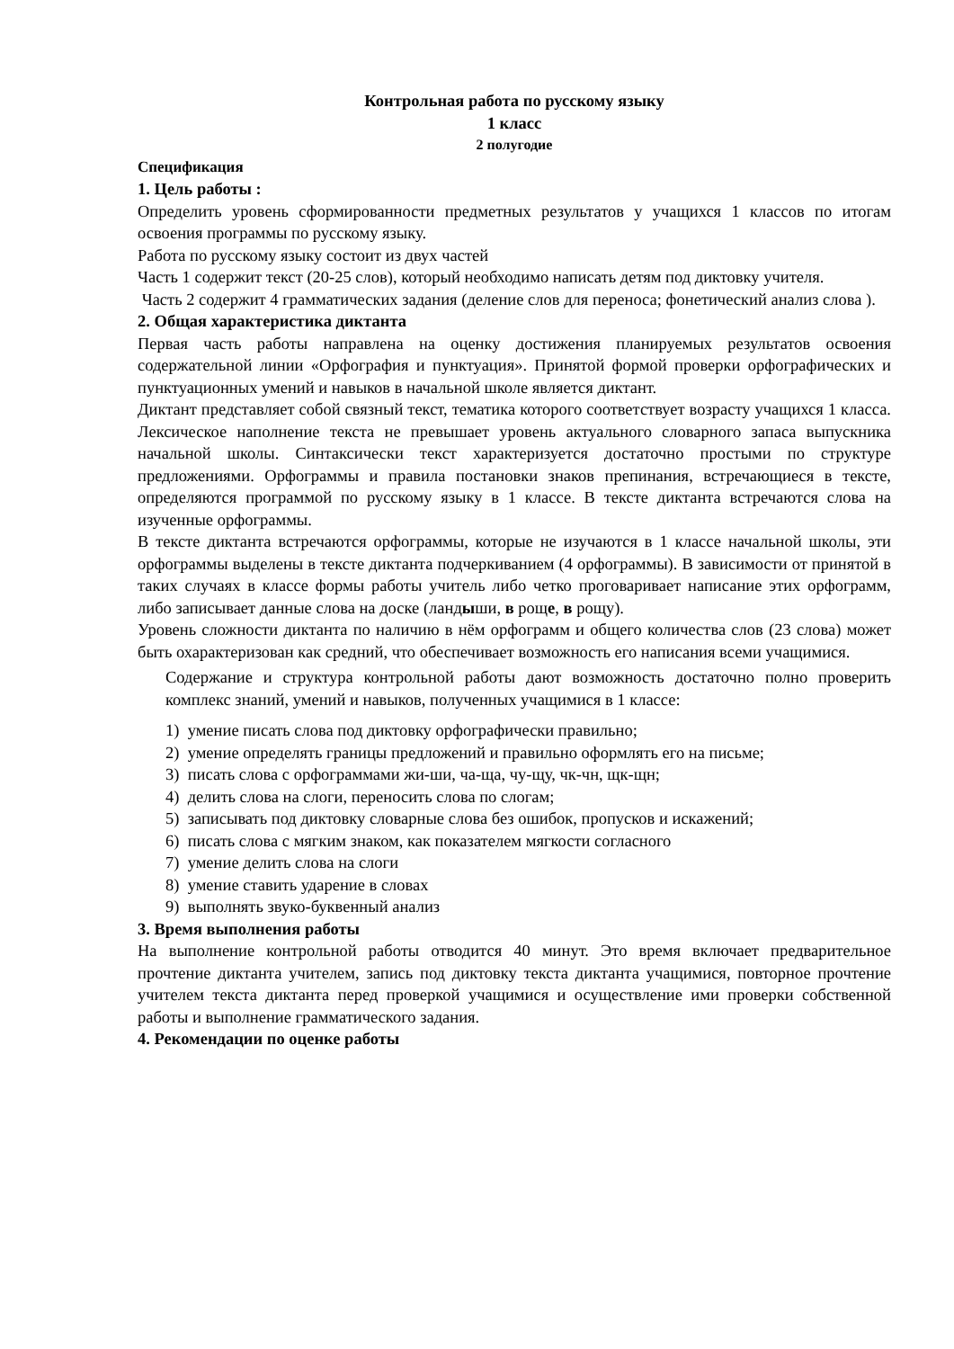Контрольная работа по русскому языку
1 класс
2 полугодие
Спецификация
1. Цель работы :
Определить уровень сформированности предметных результатов у учащихся 1 классов по итогам освоения программы по русскому языку.
Работа по русскому языку состоит из двух частей
Часть 1 содержит текст (20-25 слов), который необходимо написать детям под диктовку учителя.
Часть 2 содержит 4 грамматических задания (деление слов для переноса; фонетический анализ слова ).
2. Общая характеристика диктанта
Первая часть работы направлена на оценку достижения планируемых результатов освоения содержательной линии «Орфография и пунктуация». Принятой формой проверки орфографических и пунктуационных умений и навыков в начальной школе является диктант.
Диктант представляет собой связный текст, тематика которого соответствует возрасту учащихся 1 класса. Лексическое наполнение текста не превышает уровень актуального словарного запаса выпускника начальной школы. Синтаксически текст характеризуется достаточно простыми по структуре предложениями. Орфограммы и правила постановки знаков препинания, встречающиеся в тексте, определяются программой по русскому языку в 1 классе. В тексте диктанта встречаются слова на изученные орфограммы.
В тексте диктанта встречаются орфограммы, которые не изучаются в 1 классе начальной школы, эти орфограммы выделены в тексте диктанта подчеркиванием (4 орфограммы). В зависимости от принятой в таких случаях в классе формы работы учитель либо четко проговаривает написание этих орфограмм, либо записывает данные слова на доске (ландыши, в роще, в рощу).
Уровень сложности диктанта по наличию в нём орфограмм и общего количества слов (23 слова) может быть охарактеризован как средний, что обеспечивает возможность его написания всеми учащимися.
Содержание и структура контрольной работы дают возможность достаточно полно проверить комплекс знаний, умений и навыков, полученных учащимися в 1 классе:
1) умение писать слова под диктовку орфографически правильно;
2) умение определять границы предложений и правильно оформлять его на письме;
3) писать слова с орфограммами жи-ши, ча-ща, чу-щу, чк-чн, щк-щн;
4) делить слова на слоги, переносить слова по слогам;
5) записывать под диктовку словарные слова без ошибок, пропусков и искажений;
6) писать слова с мягким знаком, как показателем мягкости согласного
7) умение делить слова на слоги
8) умение ставить ударение в словах
9) выполнять звуко-буквенный анализ
3. Время выполнения работы
На выполнение контрольной работы отводится 40 минут. Это время включает предварительное прочтение диктанта учителем, запись под диктовку текста диктанта учащимися, повторное прочтение учителем текста диктанта перед проверкой учащимися и осуществление ими проверки собственной работы и выполнение грамматического задания.
4. Рекомендации по оценке работы